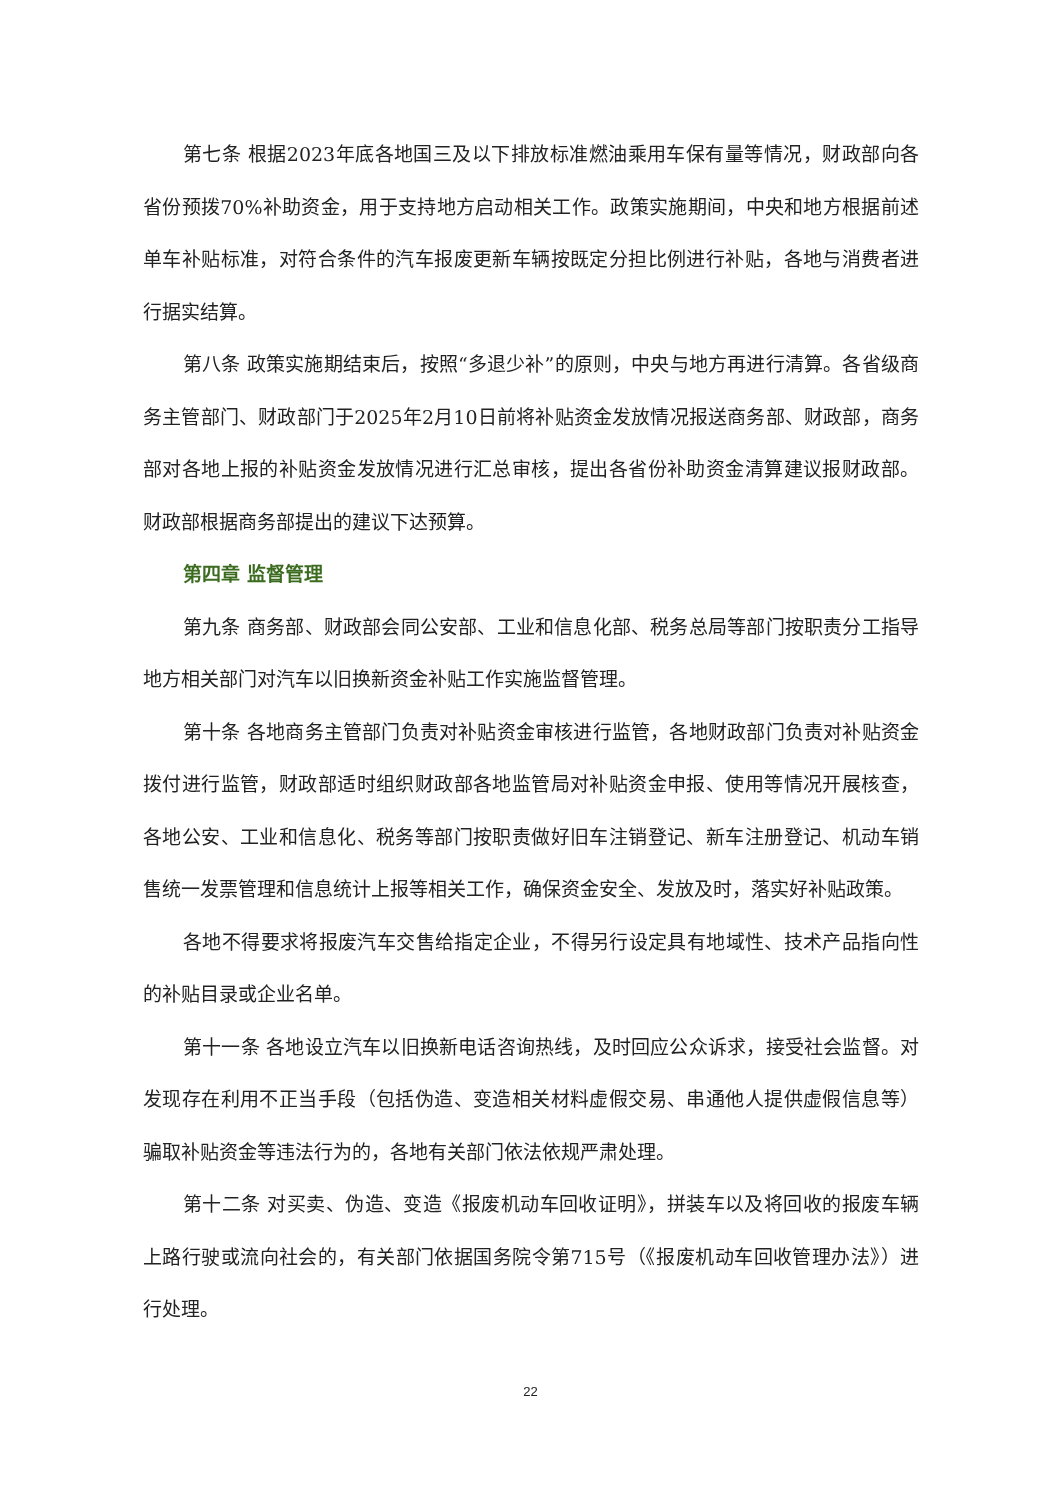第七条 根据2023年底各地国三及以下排放标准燃油乘用车保有量等情况，财政部向各省份预拨70%补助资金，用于支持地方启动相关工作。政策实施期间，中央和地方根据前述单车补贴标准，对符合条件的汽车报废更新车辆按既定分担比例进行补贴，各地与消费者进行据实结算。
第八条 政策实施期结束后，按照“多退少补”的原则，中央与地方再进行清算。各省级商务主管部门、财政部门于2025年2月10日前将补贴资金发放情况报送商务部、财政部，商务部对各地上报的补贴资金发放情况进行汇总审核，提出各省份补助资金清算建议报财政部。财政部根据商务部提出的建议下达预算。
第四章 监督管理
第九条 商务部、财政部会同公安部、工业和信息化部、税务总局等部门按职责分工指导地方相关部门对汽车以旧换新资金补贴工作实施监督管理。
第十条 各地商务主管部门负责对补贴资金审核进行监管，各地财政部门负责对补贴资金拨付进行监管，财政部适时组织财政部各地监管局对补贴资金申报、使用等情况开展核查，各地公安、工业和信息化、税务等部门按职责做好旧车注销登记、新车注册登记、机动车销售统一发票管理和信息统计上报等相关工作，确保资金安全、发放及时，落实好补贴政策。
各地不得要求将报废汽车交售给指定企业，不得另行设定具有地域性、技术产品指向性的补贴目录或企业名单。
第十一条 各地设立汽车以旧换新电话咨询热线，及时回应公众诉求，接受社会监督。对发现存在利用不正当手段（包括伪造、变造相关材料虚假交易、串通他人提供虚假信息等）骗取补贴资金等违法行为的，各地有关部门依法依规严肃处理。
第十二条 对买卖、伪造、变造《报废机动车回收证明》，拼装车以及将回收的报废车辆上路行驶或流向社会的，有关部门依据国务院令第715号（《报废机动车回收管理办法》）进行处理。
22